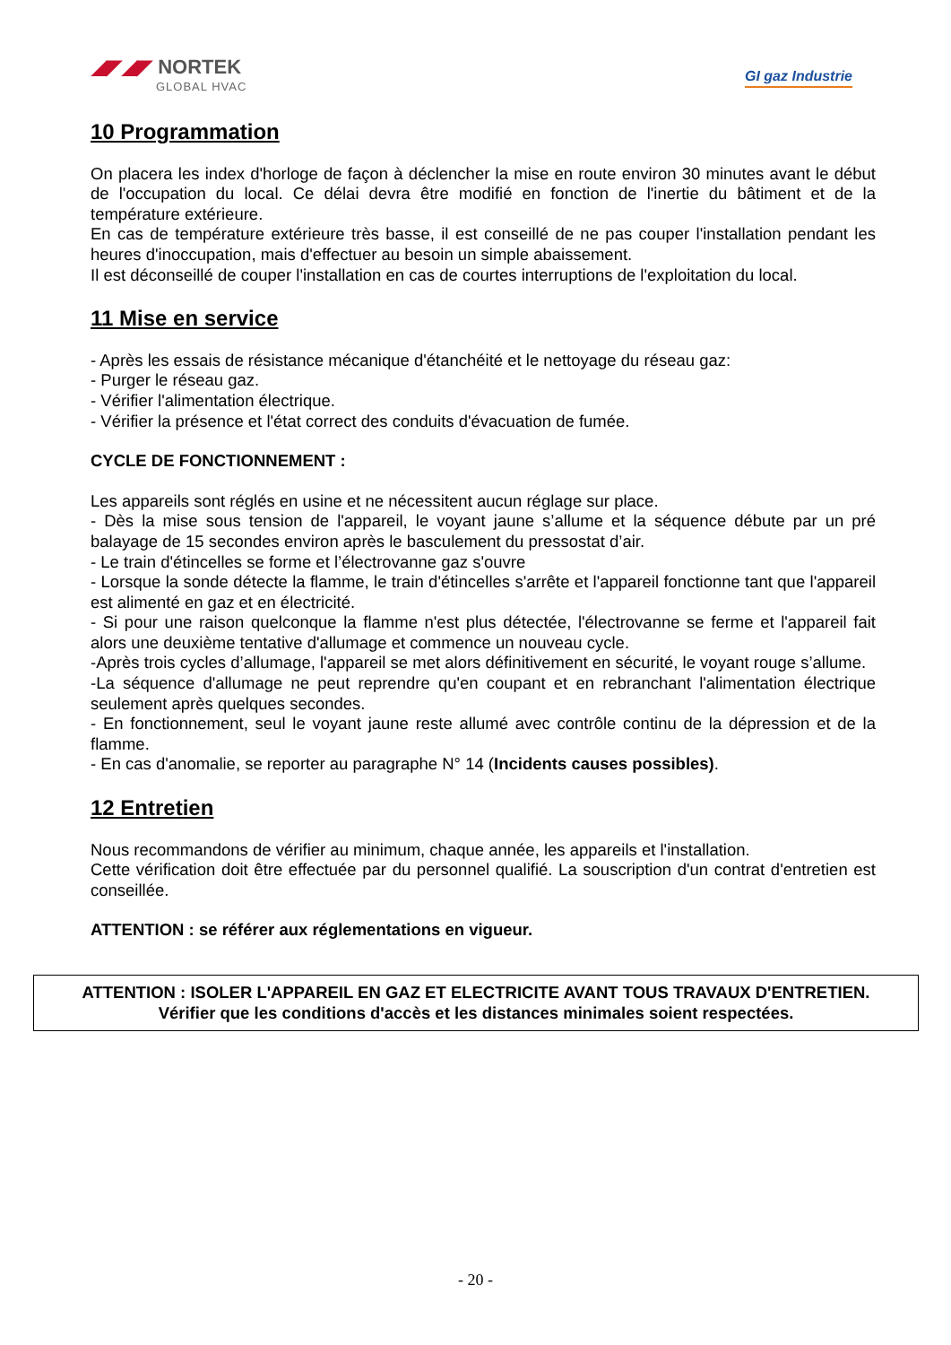◢◤◢◤ NORTEK
GLOBAL HVAC
GI gaz Industrie
10 Programmation
On placera les index d'horloge de façon à déclencher la mise en route environ 30 minutes avant le début de l'occupation du local. Ce délai devra être modifié en fonction de l'inertie du bâtiment et de la température extérieure.
En cas de température extérieure très basse, il est conseillé de ne pas couper l'installation pendant les heures d'inoccupation, mais d'effectuer au besoin un simple abaissement.
Il est déconseillé de couper l'installation en cas de courtes interruptions de l'exploitation du local.
11 Mise en service
- Après les essais de résistance mécanique d'étanchéité et le nettoyage du réseau gaz:
- Purger le réseau gaz.
- Vérifier l'alimentation électrique.
- Vérifier la présence et l'état correct des conduits d'évacuation de fumée.
CYCLE DE FONCTIONNEMENT :
Les appareils sont réglés en usine et ne nécessitent aucun réglage sur place.
- Dès la mise sous tension de l'appareil, le voyant jaune s’allume et la séquence débute par un pré balayage de 15 secondes environ après le basculement du pressostat d’air.
- Le train d'étincelles se forme et l’électrovanne gaz s'ouvre
- Lorsque la sonde détecte la flamme, le train d'étincelles s'arrête et l'appareil fonctionne tant que l'appareil est alimenté en gaz et en électricité.
- Si pour une raison quelconque la flamme n'est plus détectée, l'électrovanne se ferme et l'appareil fait alors une deuxième tentative d'allumage et commence un nouveau cycle.
-Après trois cycles d’allumage, l'appareil se met alors définitivement en sécurité, le voyant rouge s’allume.
-La séquence d'allumage ne peut reprendre qu'en coupant et en rebranchant l'alimentation électrique seulement après quelques secondes.
- En fonctionnement, seul le voyant jaune reste allumé avec contrôle continu de la dépression et de la flamme.
- En cas d'anomalie, se reporter au paragraphe N° 14 (Incidents causes possibles).
12 Entretien
Nous recommandons de vérifier au minimum, chaque année, les appareils et l'installation.
Cette vérification doit être effectuée par du personnel qualifié. La souscription d'un contrat d'entretien est conseillée.
ATTENTION : se référer aux réglementations en vigueur.
ATTENTION : ISOLER L'APPAREIL EN GAZ ET ELECTRICITE AVANT TOUS TRAVAUX D'ENTRETIEN.
Vérifier que les conditions d'accès et les distances minimales soient respectées.
- 20 -